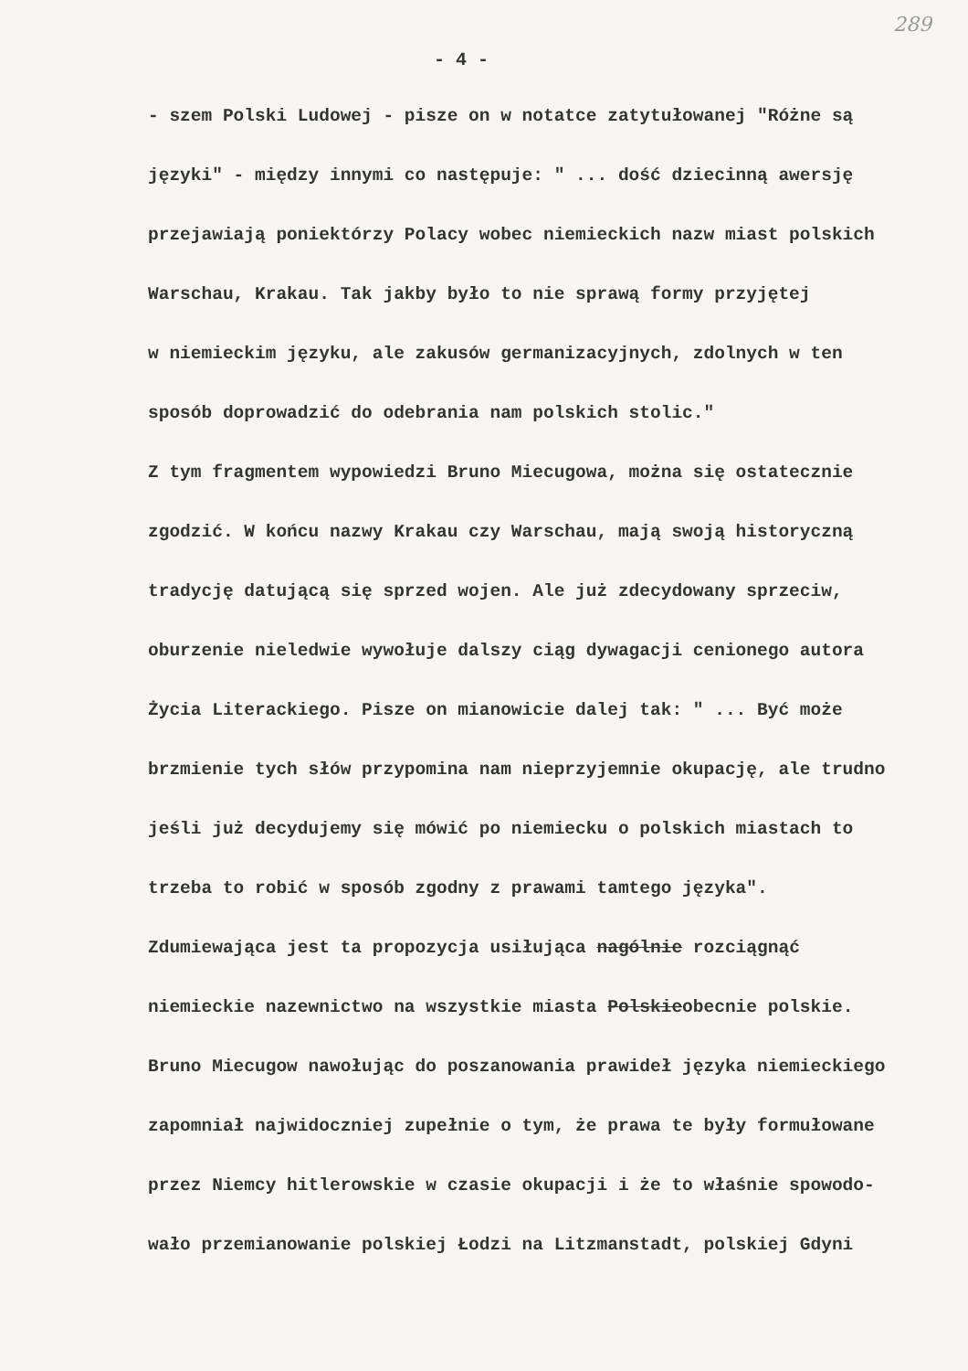289
- 4 -
- szem Polski Ludowej - pisze on w notatce zatytułowanej "Różne są
języki" - między innymi co następuje: " ... dość dziecinną awersję
przejawiają poniektórzy Polacy wobec niemieckich nazw miast polskich
Warschau, Krakau. Tak jakby było to nie sprawą formy przyjętej
w niemieckim języku, ale zakusów germanizacyjnych, zdolnych w ten
sposób doprowadzić do odebrania nam polskich stolic."
Z tym fragmentem wypowiedzi Bruno Miecugowa, można się ostatecznie
zgodzić. W końcu nazwy Krakau czy Warschau, mają swoją historyczną
tradycję datującą się sprzed wojen. Ale już zdecydowany sprzeciw,
oburzenie nieledwie wywołuje dalszy ciąg dywagacji cenionego autora
Życia Literackiego. Pisze on mianowicie dalej tak: " ... Być może
brzmienie tych słów przypomina nam nieprzyjemnie okupację, ale trudno
jeśli już decydujemy się mówić po niemiecku o polskich miastach to
trzeba to robić w sposób zgodny z prawami tamtego języka".
Zdumiewająca jest ta propozycja usiłująca nagólnie rozciągnąć
niemieckie nazewnictwo na wszystkie miasta Polskieobecnie polskie.
Bruno Miecugow nawołując do poszanowania prawideł języka niemieckiego
zapomniał najwidoczniej zupełnie o tym, że prawa te były formułowane
przez Niemcy hitlerowskie w czasie okupacji i że to właśnie spowodo-
wało przemianowanie polskiej Łodzi na Litzmanstadt, polskiej Gdyni